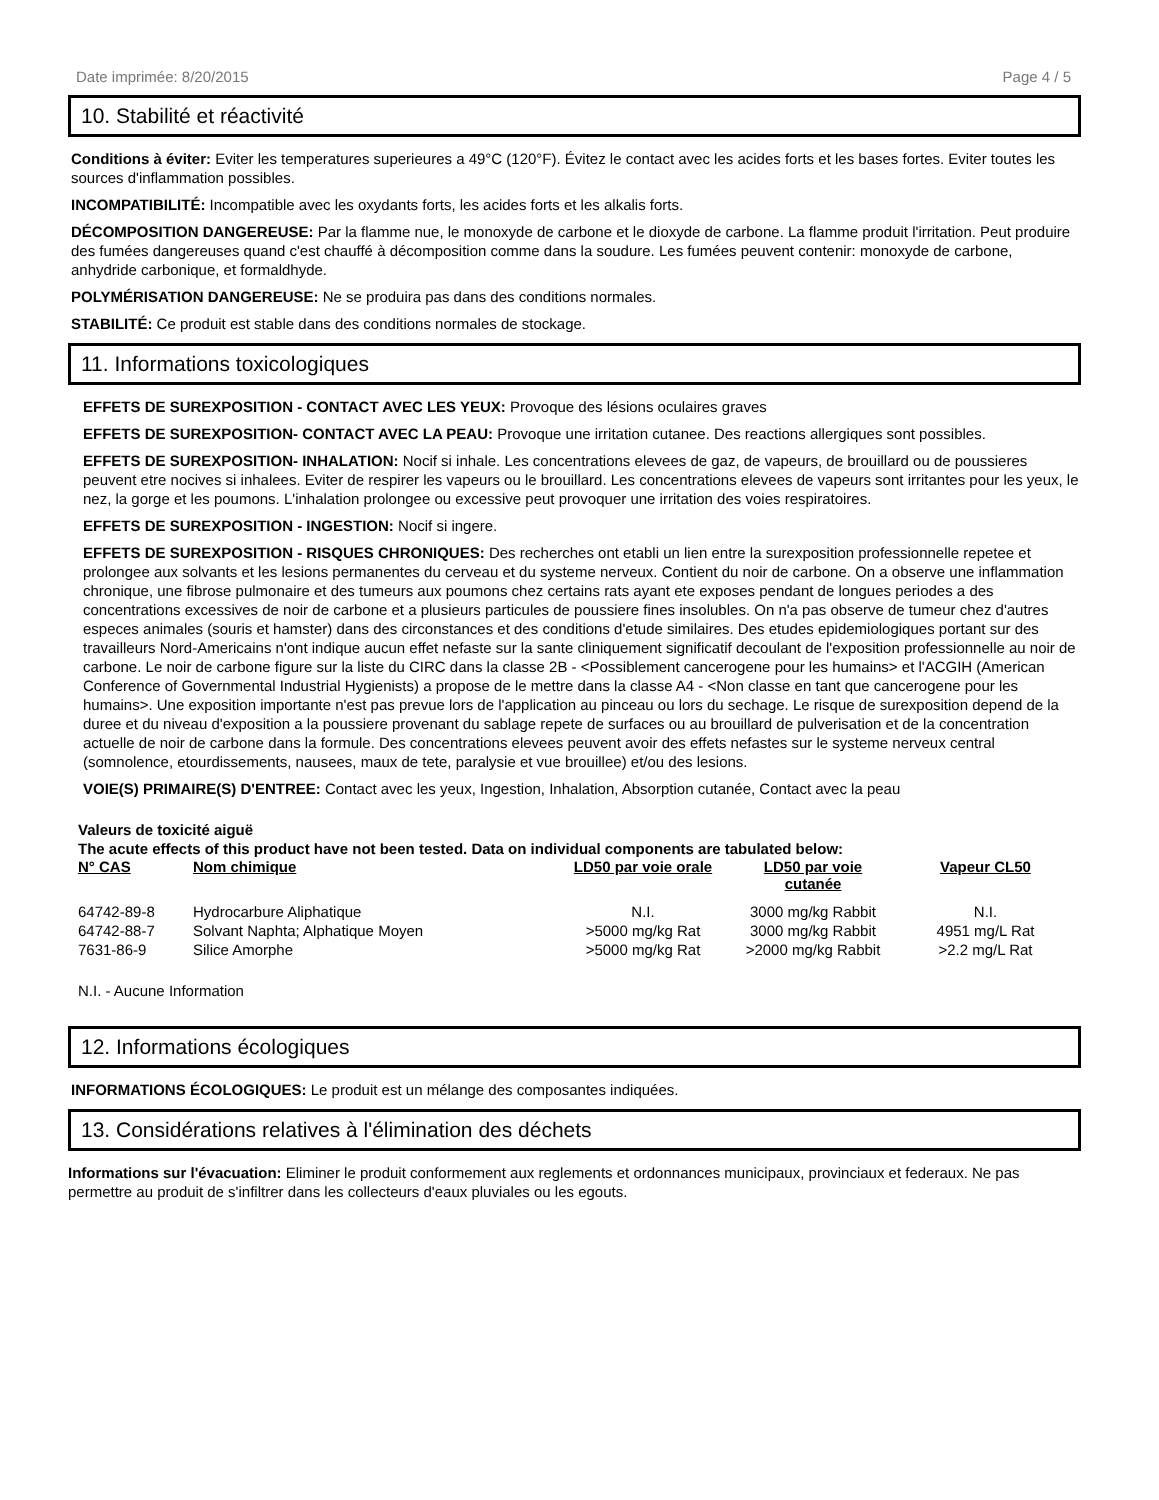Date imprimée: 8/20/2015 Page 4 / 5
10. Stabilité et réactivité
Conditions à éviter: Eviter les temperatures superieures a 49°C (120°F). Évitez le contact avec les acides forts et les bases fortes. Eviter toutes les sources d'inflammation possibles.
INCOMPATIBILITÉ: Incompatible avec les oxydants forts, les acides forts et les alkalis forts.
DÉCOMPOSITION DANGEREUSE: Par la flamme nue, le monoxyde de carbone et le dioxyde de carbone. La flamme produit l'irritation. Peut produire des fumées dangereuses quand c'est chauffé à décomposition comme dans la soudure. Les fumées peuvent contenir: monoxyde de carbone, anhydride carbonique, et formaldhyde.
POLYMÉRISATION DANGEREUSE: Ne se produira pas dans des conditions normales.
STABILITÉ: Ce produit est stable dans des conditions normales de stockage.
11. Informations toxicologiques
EFFETS DE SUREXPOSITION - CONTACT AVEC LES YEUX: Provoque des lésions oculaires graves
EFFETS DE SUREXPOSITION- CONTACT AVEC LA PEAU: Provoque une irritation cutanee. Des reactions allergiques sont possibles.
EFFETS DE SUREXPOSITION- INHALATION: Nocif si inhale. Les concentrations elevees de gaz, de vapeurs, de brouillard ou de poussieres peuvent etre nocives si inhalees. Eviter de respirer les vapeurs ou le brouillard. Les concentrations elevees de vapeurs sont irritantes pour les yeux, le nez, la gorge et les poumons. L'inhalation prolongee ou excessive peut provoquer une irritation des voies respiratoires.
EFFETS DE SUREXPOSITION - INGESTION: Nocif si ingere.
EFFETS DE SUREXPOSITION - RISQUES CHRONIQUES: Des recherches ont etabli un lien entre la surexposition professionnelle repetee et prolongee aux solvants et les lesions permanentes du cerveau et du systeme nerveux. Contient du noir de carbone. On a observe une inflammation chronique, une fibrose pulmonaire et des tumeurs aux poumons chez certains rats ayant ete exposes pendant de longues periodes a des concentrations excessives de noir de carbone et a plusieurs particules de poussiere fines insolubles. On n'a pas observe de tumeur chez d'autres especes animales (souris et hamster) dans des circonstances et des conditions d'etude similaires. Des etudes epidemiologiques portant sur des travailleurs Nord-Americains n'ont indique aucun effet nefaste sur la sante cliniquement significatif decoulant de l'exposition professionnelle au noir de carbone. Le noir de carbone figure sur la liste du CIRC dans la classe 2B - <Possiblement cancerogene pour les humains> et l'ACGIH (American Conference of Governmental Industrial Hygienists) a propose de le mettre dans la classe A4 - <Non classe en tant que cancerogene pour les humains>. Une exposition importante n'est pas prevue lors de l'application au pinceau ou lors du sechage. Le risque de surexposition depend de la duree et du niveau d'exposition a la poussiere provenant du sablage repete de surfaces ou au brouillard de pulverisation et de la concentration actuelle de noir de carbone dans la formule. Des concentrations elevees peuvent avoir des effets nefastes sur le systeme nerveux central (somnolence, etourdissements, nausees, maux de tete, paralysie et vue brouillee) et/ou des lesions.
VOIE(S) PRIMAIRE(S) D'ENTREE: Contact avec les yeux, Ingestion, Inhalation, Absorption cutanée, Contact avec la peau
Valeurs de toxicité aiguë
The acute effects of this product have not been tested. Data on individual components are tabulated below:
| N° CAS | Nom chimique | LD50 par voie orale | LD50 par voie cutanée | Vapeur CL50 |
| --- | --- | --- | --- | --- |
| 64742-89-8 | Hydrocarbure Aliphatique | N.I. | 3000 mg/kg Rabbit | N.I. |
| 64742-88-7 | Solvant Naphta; Alphatique Moyen | >5000 mg/kg Rat | 3000 mg/kg Rabbit | 4951 mg/L Rat |
| 7631-86-9 | Silice Amorphe | >5000 mg/kg Rat | >2000 mg/kg Rabbit | >2.2 mg/L Rat |
N.I. - Aucune Information
12. Informations écologiques
INFORMATIONS ÉCOLOGIQUES: Le produit est un mélange des composantes indiquées.
13. Considérations relatives à l'élimination des déchets
Informations sur l'évacuation: Eliminer le produit conformement aux reglements et ordonnances municipaux, provinciaux et federaux. Ne pas permettre au produit de s'infiltrer dans les collecteurs d'eaux pluviales ou les egouts.